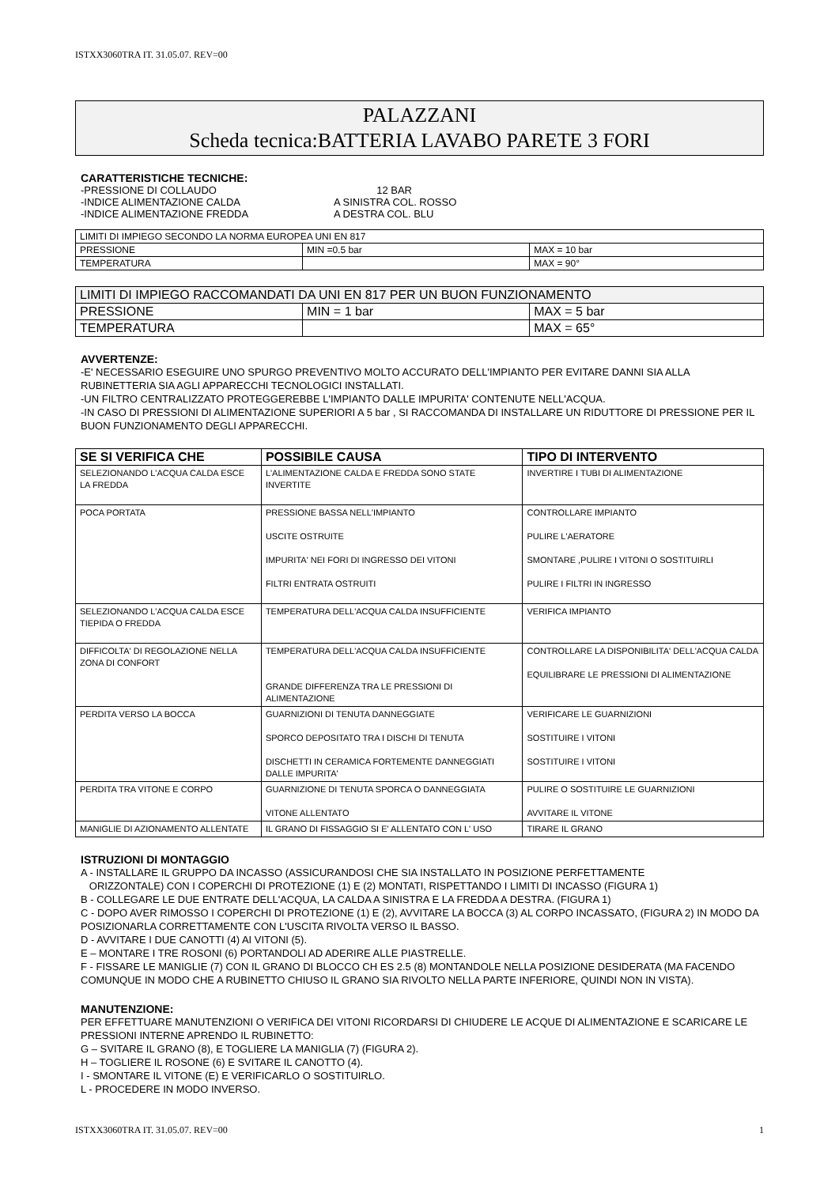ISTXX3060TRA IT. 31.05.07. REV=00
PALAZZANI
Scheda tecnica:BATTERIA LAVABO PARETE 3 FORI
CARATTERISTICHE TECNICHE:
| -PRESSIONE DI COLLAUDO -INDICE ALIMENTAZIONE CALDA -INDICE ALIMENTAZIONE FREDDA | 12 BAR A SINISTRA COL. ROSSO A DESTRA COL. BLU |
| LIMITI DI IMPIEGO SECONDO LA NORMA EUROPEA UNI EN 817 | | |
| PRESSIONE | MIN =0.5 bar | MAX = 10 bar |
| TEMPERATURA | | MAX = 90° |
| LIMITI DI IMPIEGO RACCOMANDATI DA UNI EN 817 PER UN BUON FUNZIONAMENTO | | |
| PRESSIONE | MIN = 1 bar | MAX = 5 bar |
| TEMPERATURA | | MAX = 65° |
AVVERTENZE:
-E' NECESSARIO ESEGUIRE UNO SPURGO PREVENTIVO MOLTO ACCURATO DELL'IMPIANTO PER EVITARE DANNI SIA ALLA RUBINETTERIA SIA AGLI APPARECCHI TECNOLOGICI INSTALLATI.
-UN FILTRO CENTRALIZZATO PROTEGGEREBBE L'IMPIANTO DALLE IMPURITA' CONTENUTE NELL'ACQUA.
-IN CASO DI PRESSIONI DI ALIMENTAZIONE SUPERIORI A 5 bar , SI RACCOMANDA DI INSTALLARE UN RIDUTTORE DI PRESSIONE PER IL BUON FUNZIONAMENTO DEGLI APPARECCHI.
| SE SI VERIFICA CHE | POSSIBILE CAUSA | TIPO DI INTERVENTO |
| --- | --- | --- |
| SELEZIONANDO L'ACQUA CALDA ESCE LA FREDDA | L'ALIMENTAZIONE CALDA E FREDDA SONO STATE INVERTITE | INVERTIRE I TUBI DI ALIMENTAZIONE |
| POCA PORTATA | PRESSIONE BASSA NELL'IMPIANTO USCITE OSTRUITE IMPURITA' NEI FORI DI INGRESSO DEI VITONI FILTRI ENTRATA OSTRUITI | CONTROLLARE IMPIANTO PULIRE L'AERATORE SMONTARE ,PULIRE I VITONI O SOSTITUIRLI PULIRE I FILTRI IN INGRESSO |
| SELEZIONANDO L'ACQUA CALDA ESCE TIEPIDA O FREDDA | TEMPERATURA DELL'ACQUA CALDA INSUFFICIENTE | VERIFICA IMPIANTO |
| DIFFICOLTA' DI REGOLAZIONE NELLA ZONA DI CONFORT | TEMPERATURA DELL'ACQUA CALDA INSUFFICIENTE GRANDE DIFFERENZA TRA LE PRESSIONI DI ALIMENTAZIONE | CONTROLLARE LA DISPONIBILITA' DELL'ACQUA CALDA EQUILIBRARE LE PRESSIONI DI ALIMENTAZIONE |
| PERDITA VERSO LA BOCCA | GUARNIZIONI DI TENUTA DANNEGGIATE SPORCO DEPOSITATO TRA I DISCHI DI TENUTA DISCHETTI IN CERAMICA FORTEMENTE DANNEGGIATI DALLE IMPURITA' | VERIFICARE LE GUARNIZIONI SOSTITUIRE I VITONI SOSTITUIRE I VITONI |
| PERDITA TRA VITONE E CORPO | GUARNIZIONE DI TENUTA SPORCA O DANNEGGIATA VITONE ALLENTATO | PULIRE O SOSTITUIRE LE GUARNIZIONI AVVITARE IL VITONE |
| MANIGLIE DI AZIONAMENTO ALLENTATE | IL GRANO DI FISSAGGIO SI E' ALLENTATO CON L' USO | TIRARE IL GRANO |
ISTRUZIONI DI MONTAGGIO
A - INSTALLARE IL GRUPPO DA INCASSO (ASSICURANDOSI CHE SIA INSTALLATO IN POSIZIONE PERFETTAMENTE
ORIZZONTALE) CON I COPERCHI DI PROTEZIONE (1) E (2) MONTATI, RISPETTANDO I LIMITI DI INCASSO (FIGURA 1)
B - COLLEGARE LE DUE ENTRATE DELL'ACQUA, LA CALDA A SINISTRA E LA FREDDA A DESTRA. (FIGURA 1)
C - DOPO AVER RIMOSSO I COPERCHI DI PROTEZIONE (1) E (2), AVVITARE LA BOCCA (3) AL CORPO INCASSATO, (FIGURA 2) IN MODO DA POSIZIONARLA CORRETTAMENTE CON L'USCITA RIVOLTA VERSO IL BASSO.
D - AVVITARE I DUE CANOTTI (4) AI VITONI (5).
E – MONTARE I TRE ROSONI (6) PORTANDOLI AD ADERIRE ALLE PIASTRELLE.
F - FISSARE LE MANIGLIE (7) CON IL GRANO DI BLOCCO CH ES 2.5 (8) MONTANDOLE NELLA POSIZIONE DESIDERATA (MA FACENDO COMUNQUE IN MODO CHE A RUBINETTO CHIUSO IL GRANO SIA RIVOLTO NELLA PARTE INFERIORE, QUINDI NON IN VISTA).
MANUTENZIONE:
PER EFFETTUARE MANUTENZIONI O VERIFICA DEI VITONI RICORDARSI DI CHIUDERE LE ACQUE DI ALIMENTAZIONE E SCARICARE LE PRESSIONI INTERNE APRENDO IL RUBINETTO:
G – SVITARE IL GRANO (8), E TOGLIERE LA MANIGLIA (7) (FIGURA 2).
H – TOGLIERE IL ROSONE (6) E SVITARE IL CANOTTO (4).
I - SMONTARE IL VITONE (E) E VERIFICARLO O SOSTITUIRLO.
L - PROCEDERE IN MODO INVERSO.
ISTXX3060TRA IT. 31.05.07. REV=00 1